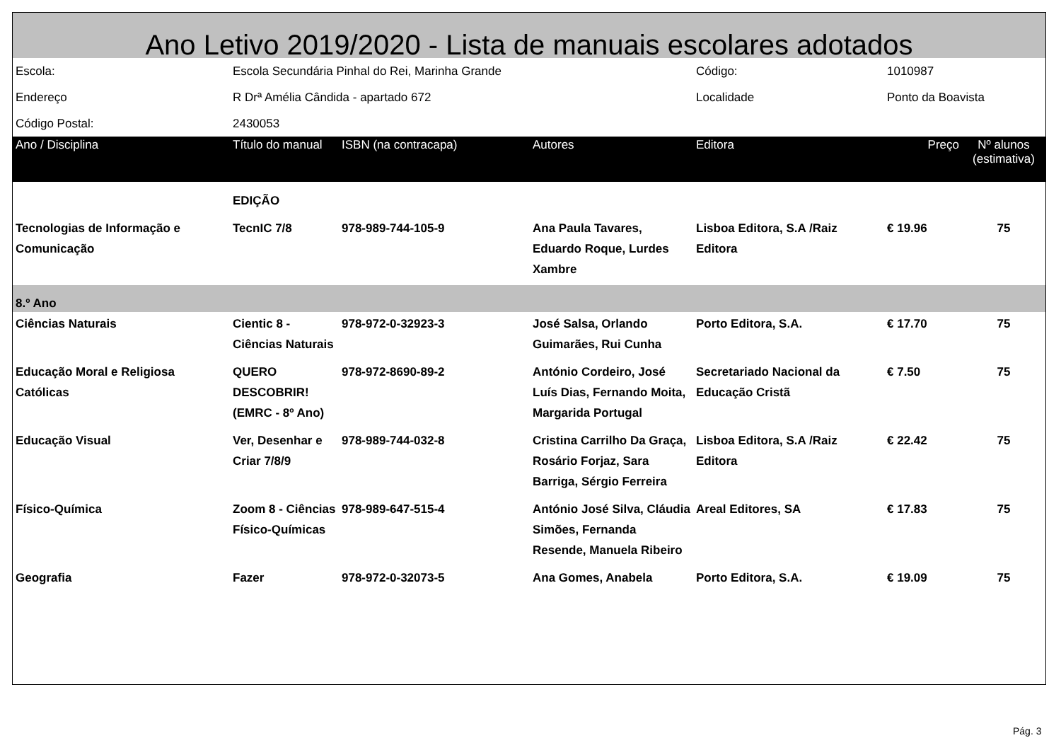Ano Letivo 2019/2020 - Lista de manuais escolares adotados
| Escola: | Escola Secundária Pinhal do Rei, Marinha Grande | | | Código: | 1010987 | |
| Endereço | R Drª Amélia Cândida - apartado 672 | | | Localidade | Ponto da Boavista | |
| Código Postal: | 2430053 | | | | | |
| Ano / Disciplina | Título do manual | ISBN (na contracapa) | Autores | Editora | Preço | Nº alunos (estimativa) |
| | EDIÇÃO | | | | | |
| Tecnologias de Informação e Comunicação | TecnIC 7/8 | 978-989-744-105-9 | Ana Paula Tavares, Eduardo Roque, Lurdes Xambre | Lisboa Editora, S.A /Raiz Editora | € 19.96 | 75 |
| 8.º Ano | | | | | | |
| Ciências Naturais | Cientic 8 - Ciências Naturais | 978-972-0-32923-3 | José Salsa, Orlando Guimarães, Rui Cunha | Porto Editora, S.A. | € 17.70 | 75 |
| Educação Moral e Religiosa Católicas | QUERO DESCOBRIR! (EMRC - 8º Ano) | 978-972-8690-89-2 | António Cordeiro, José Luís Dias, Fernando Moita, Margarida Portugal | Secretariado Nacional da Educação Cristã | € 7.50 | 75 |
| Educação Visual | Ver, Desenhar e Criar 7/8/9 | 978-989-744-032-8 | Cristina Carrilho Da Graça, Rosário Forjaz, Sara Barriga, Sérgio Ferreira | Lisboa Editora, S.A /Raiz Editora | € 22.42 | 75 |
| Físico-Química | Zoom 8 - Ciências Físico-Químicas | 978-989-647-515-4 | António José Silva, Cláudia Simões, Fernanda Resende, Manuela Ribeiro | Areal Editores, SA | € 17.83 | 75 |
| Geografia | Fazer | 978-972-0-32073-5 | Ana Gomes, Anabela | Porto Editora, S.A. | € 19.09 | 75 |
Pág. 3